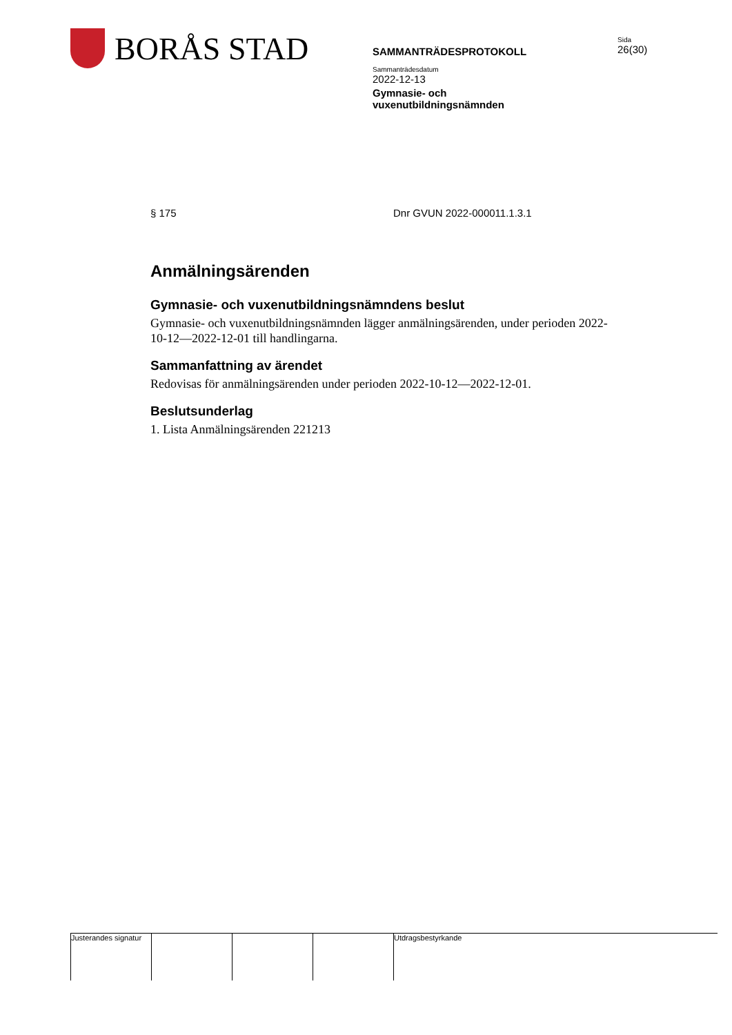BORÅS STAD
SAMMANTRÄDESPROTOKOLL
Sammanträdesdatum
2022-12-13
Gymnasie- och
vuxenutbildningsnämnden
Sida
26(30)
§ 175 Dnr GVUN 2022-000011.1.3.1
Anmälningsärenden
Gymnasie- och vuxenutbildningsnämndens beslut
Gymnasie- och vuxenutbildningsnämnden lägger anmälningsärenden, under perioden 2022-10-12—2022-12-01 till handlingarna.
Sammanfattning av ärendet
Redovisas för anmälningsärenden under perioden 2022-10-12—2022-12-01.
Beslutsunderlag
1. Lista Anmälningsärenden 221213
Justerandes signatur
Utdragsbestyrkande